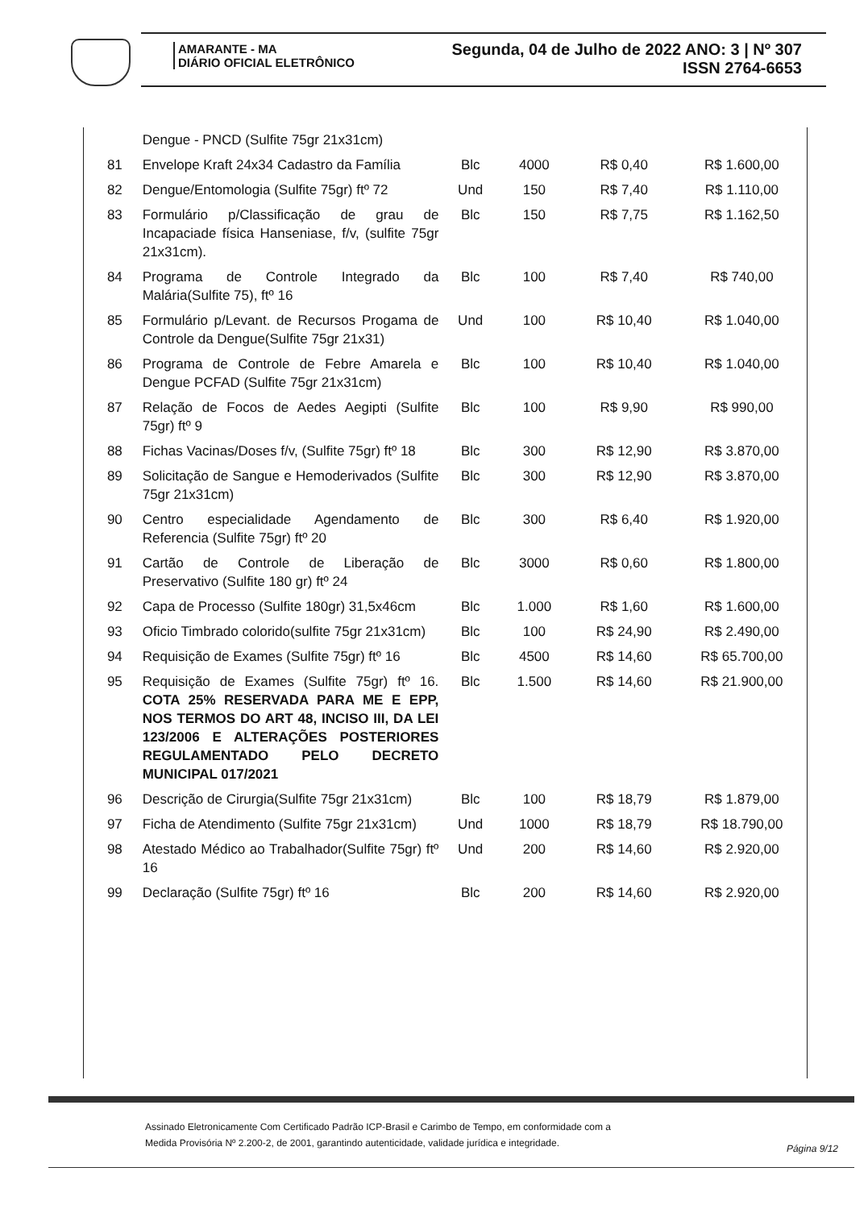AMARANTE - MA
DIÁRIO OFICIAL ELETRÔNICO
Segunda, 04 de Julho de 2022 ANO: 3 | Nº 307
ISSN 2764-6653
| | Dengue - PNCD (Sulfite 75gr 21x31cm) | | | | |
| 81 | Envelope Kraft 24x34 Cadastro da Família | Blc | 4000 | R$ 0,40 | R$ 1.600,00 |
| 82 | Dengue/Entomologia (Sulfite 75gr) ftº 72 | Und | 150 | R$ 7,40 | R$ 1.110,00 |
| 83 | Formulário p/Classificação de grau de Incapaciade física Hanseniase, f/v, (sulfite 75gr 21x31cm). | Blc | 150 | R$ 7,75 | R$ 1.162,50 |
| 84 | Programa de Controle Integrado da Malária(Sulfite 75), ftº 16 | Blc | 100 | R$ 7,40 | R$ 740,00 |
| 85 | Formulário p/Levant. de Recursos Progama de Controle da Dengue(Sulfite 75gr 21x31) | Und | 100 | R$ 10,40 | R$ 1.040,00 |
| 86 | Programa de Controle de Febre Amarela e Dengue PCFAD (Sulfite 75gr 21x31cm) | Blc | 100 | R$ 10,40 | R$ 1.040,00 |
| 87 | Relação de Focos de Aedes Aegipti (Sulfite 75gr) ftº 9 | Blc | 100 | R$ 9,90 | R$ 990,00 |
| 88 | Fichas Vacinas/Doses f/v, (Sulfite 75gr) ftº 18 | Blc | 300 | R$ 12,90 | R$ 3.870,00 |
| 89 | Solicitação de Sangue e Hemoderivados (Sulfite 75gr 21x31cm) | Blc | 300 | R$ 12,90 | R$ 3.870,00 |
| 90 | Centro especialidade Agendamento de Referencia (Sulfite 75gr) ftº 20 | Blc | 300 | R$ 6,40 | R$ 1.920,00 |
| 91 | Cartão de Controle de Liberação de Preservativo (Sulfite 180 gr) ftº 24 | Blc | 3000 | R$ 0,60 | R$ 1.800,00 |
| 92 | Capa de Processo (Sulfite 180gr) 31,5x46cm | Blc | 1.000 | R$ 1,60 | R$ 1.600,00 |
| 93 | Oficio Timbrado colorido(sulfite 75gr 21x31cm) | Blc | 100 | R$ 24,90 | R$ 2.490,00 |
| 94 | Requisição de Exames (Sulfite 75gr) ftº 16 | Blc | 4500 | R$ 14,60 | R$ 65.700,00 |
| 95 | Requisição de Exames (Sulfite 75gr) ftº 16. COTA 25% RESERVADA PARA ME E EPP, NOS TERMOS DO ART 48, INCISO III, DA LEI 123/2006 E ALTERAÇÕES POSTERIORES REGULAMENTADO PELO DECRETO MUNICIPAL 017/2021 | Blc | 1.500 | R$ 14,60 | R$ 21.900,00 |
| 96 | Descrição de Cirurgia(Sulfite 75gr 21x31cm) | Blc | 100 | R$ 18,79 | R$ 1.879,00 |
| 97 | Ficha de Atendimento (Sulfite 75gr 21x31cm) | Und | 1000 | R$ 18,79 | R$ 18.790,00 |
| 98 | Atestado Médico ao Trabalhador(Sulfite 75gr) ftº 16 | Und | 200 | R$ 14,60 | R$ 2.920,00 |
| 99 | Declaração (Sulfite 75gr) ftº 16 | Blc | 200 | R$ 14,60 | R$ 2.920,00 |
Assinado Eletronicamente Com Certificado Padrão ICP-Brasil e Carimbo de Tempo, em conformidade com a
Medida Provisória Nº 2.200-2, de 2001, garantindo autenticidade, validade jurídica e integridade.
Página 9/12